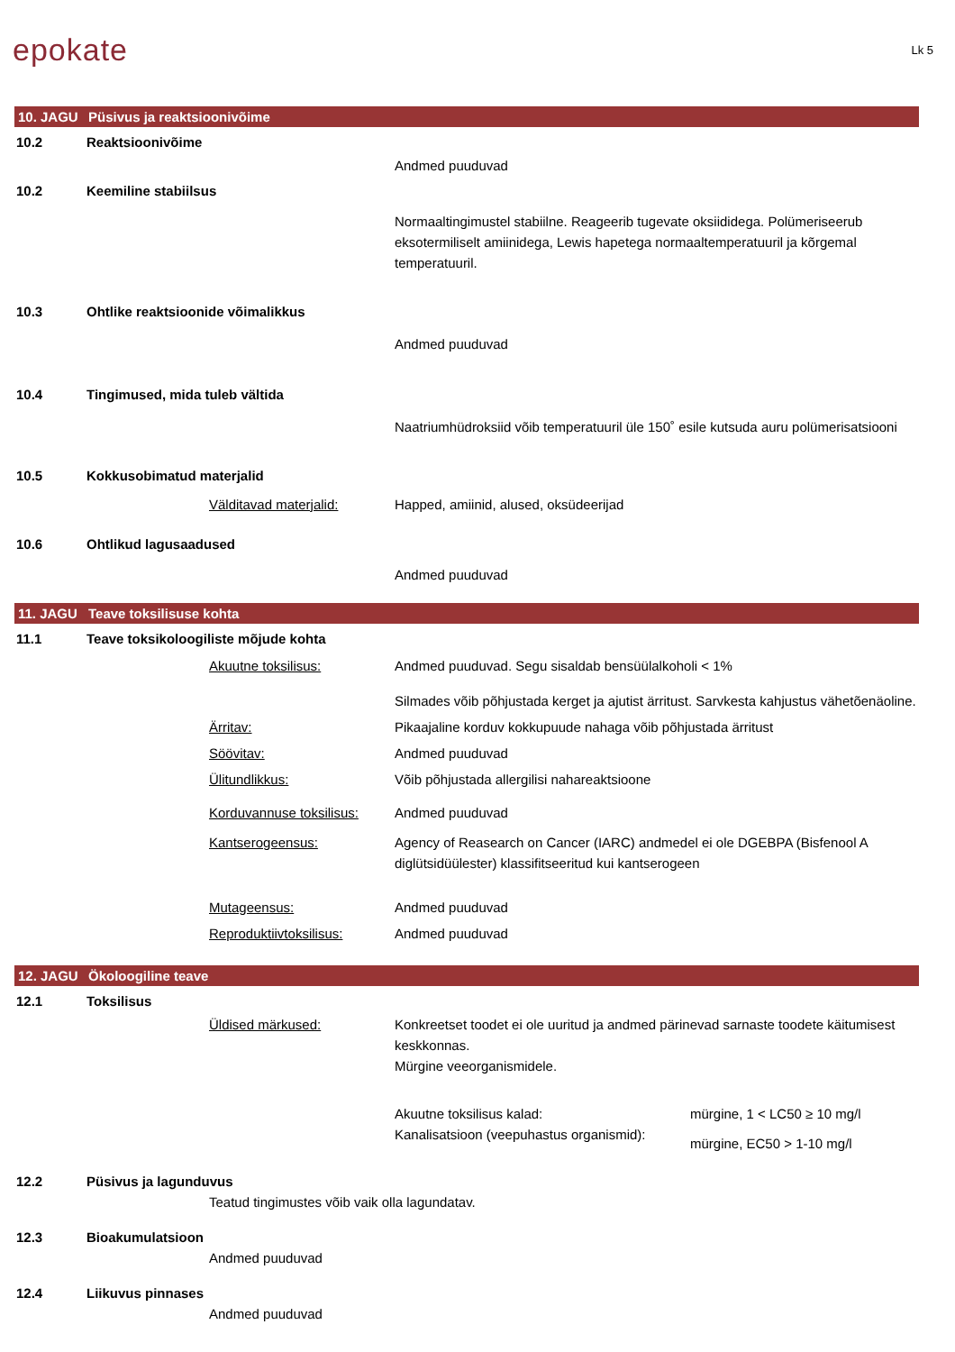epokate
Lk 5
10. JAGU Püsivus ja reaktsioonivõime
10.2 Reaktsioonivõime
Andmed puuduvad
10.2 Keemiline stabiilsus
Normaaltingimustel stabiilne. Reageerib tugevate oksiididega. Polümeriseerub eksotermiliselt amiinidega, Lewis hapetega normaaltemperatuuril ja kõrgemal temperatuuril.
10.3 Ohtlike reaktsioonide võimalikkus
Andmed puuduvad
10.4 Tingimused, mida tuleb vältida
Naatriumhüdroksiid võib temperatuuril üle 150˚ esile kutsuda auru polümerisatsiooni
10.5 Kokkusobimatud materjalid
Välditavad materjalid: Happed, amiinid, alused, oksüdeerijad
10.6 Ohtlikud lagusaadused
Andmed puuduvad
11. JAGU Teave toksilisuse kohta
11.1 Teave toksikoloogiliste mõjude kohta
Akuutne toksilisus: Andmed puuduvad. Segu sisaldab bensüülalkoholi < 1%
Silmades võib põhjustada kerget ja ajutist ärritust. Sarvkesta kahjustus vähetõenäoline.
Ärritav: Pikaajaline korduv kokkupuude nahaga võib põhjustada ärritust
Söövitav: Andmed puuduvad
Ülitundlikkus: Võib põhjustada allergilisi nahareaktsioone
Korduvannuse toksilisus:
Andmed puuduvad
Kantserogeensus: Agency of Reasearch on Cancer (IARC) andmedel ei ole DGEBPA (Bisfenool A diglütsidüülester) klassifitseeritud kui kantserogeen
Mutageensus: Andmed puuduvad
Reproduktiivtoksilisus:
Andmed puuduvad
12. JAGU Ökoloogiline teave
12.1 Toksilisus
Üldised märkused: Konkreetset toodet ei ole uuritud ja andmed pärinevad sarnaste toodete käitumisest keskkonnas.
Mürgine veeorganismidele.
Akuutne toksilisus kalad:
Kanalisatsioon (veepuhastus organismid):
mürgine, 1 < LC50 ≥ 10 mg/l
mürgine, EC50 > 1-10 mg/l
12.2 Püsivus ja lagunduvus
Teatud tingimustes võib vaik olla lagundatav.
12.3 Bioakumulatsioon
Andmed puuduvad
12.4 Liikuvus pinnases
Andmed puuduvad